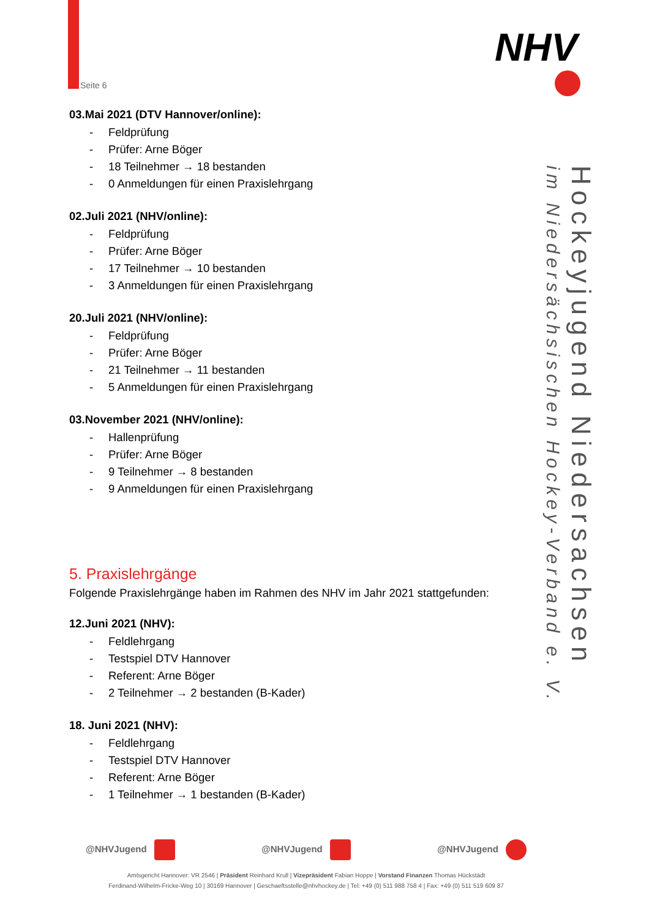Seite 6
NHV
Hockeyjugend Niedersachsen
im Niedersächsischen Hockey-Verband e. V.
03.Mai 2021 (DTV Hannover/online):
- Feldprüfung
- Prüfer: Arne Böger
- 18 Teilnehmer → 18 bestanden
- 0 Anmeldungen für einen Praxislehrgang
02.Juli 2021 (NHV/online):
- Feldprüfung
- Prüfer: Arne Böger
- 17 Teilnehmer → 10 bestanden
- 3 Anmeldungen für einen Praxislehrgang
20.Juli 2021 (NHV/online):
- Feldprüfung
- Prüfer: Arne Böger
- 21 Teilnehmer → 11 bestanden
- 5 Anmeldungen für einen Praxislehrgang
03.November 2021 (NHV/online):
- Hallenprüfung
- Prüfer: Arne Böger
- 9 Teilnehmer → 8 bestanden
- 9 Anmeldungen für einen Praxislehrgang
5. Praxislehrgänge
Folgende Praxislehrgänge haben im Rahmen des NHV im Jahr 2021 stattgefunden:
12.Juni 2021 (NHV):
- Feldlehrgang
- Testspiel DTV Hannover
- Referent: Arne Böger
- 2 Teilnehmer → 2 bestanden (B-Kader)
18. Juni 2021 (NHV):
- Feldlehrgang
- Testspiel DTV Hannover
- Referent: Arne Böger
- 1 Teilnehmer → 1 bestanden (B-Kader)
@NHVJugend @NHVJugend @NHVJugend
Amtsgericht Hannover: VR 2546 | Präsident Reinhard Krull | Vizepräsident Fabian Hoppe | Vorstand Finanzen Thomas Hückstädt
Ferdinand-Wilhelm-Fricke-Weg 10 | 30169 Hannover | Geschaeftsstelle@nhvhockey.de | Tel: +49 (0) 511 988 758 4 | Fax: +49 (0) 511 519 609 87